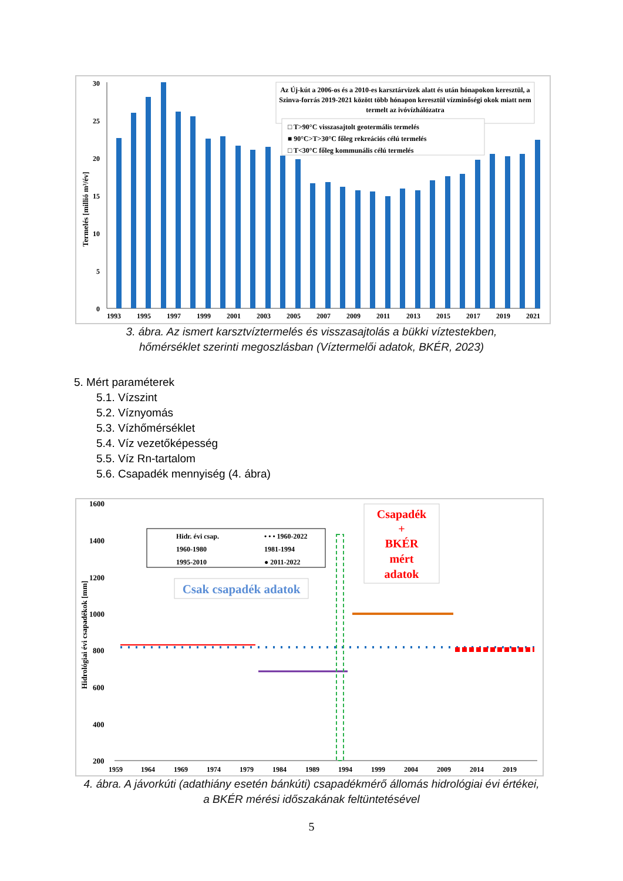Termelés [millió m³/év]
30
25
20
15
10
5
0
Az Új-kút a 2006-os és a 2010-es karsztárvizek alatt és után hónapokon keresztül, a
Szinva-forrás 2019-2021 között több hónapon keresztül vízminőségi okok miatt nem
termelt az ivóvízhálózatra
□ T>90°C visszasajtolt geotermális termelés
■ 90°C>T>30°C főleg rekreációs célú termelés
□ T<30°C főleg kommunális célú termelés
1993
1995
1997
1999
2001
2003
2005
2007
2009
2011
2013
2015
2017
2019
2021
3. ábra. Az ismert karsztvíztermelés és visszasajtolás a bükki víztestekben,
hőmérséklet szerinti megoszlásban (Víztermelői adatok, BKÉR, 2023)
5. Mért paraméterek
5.1. Vízszint
5.2. Víznyomás
5.3. Vízhőmérséklet
5.4. Víz vezetőképesség
5.5. Víz Rn-tartalom
5.6. Csapadék mennyiség (4. ábra)
Hidrológiai évi csapadékok [mm]
1600
1400
1200
1000
800
600
400
200
Hidr. évi csap.
• • • 1960-2022
1960-1980
1981-1994
1995-2010
● 2011-2022
Csak csapadék adatok
Csapadék
+
BKÉR
mért
adatok
1959
1964
1969
1974
1979
1984
1989
1994
1999
2004
2009
2014
2019
4. ábra. A jávorkúti (adathiány esetén bánkúti) csapadékmérő állomás hidrológiai évi értékei,
a BKÉR mérési időszakának feltüntetésével
5